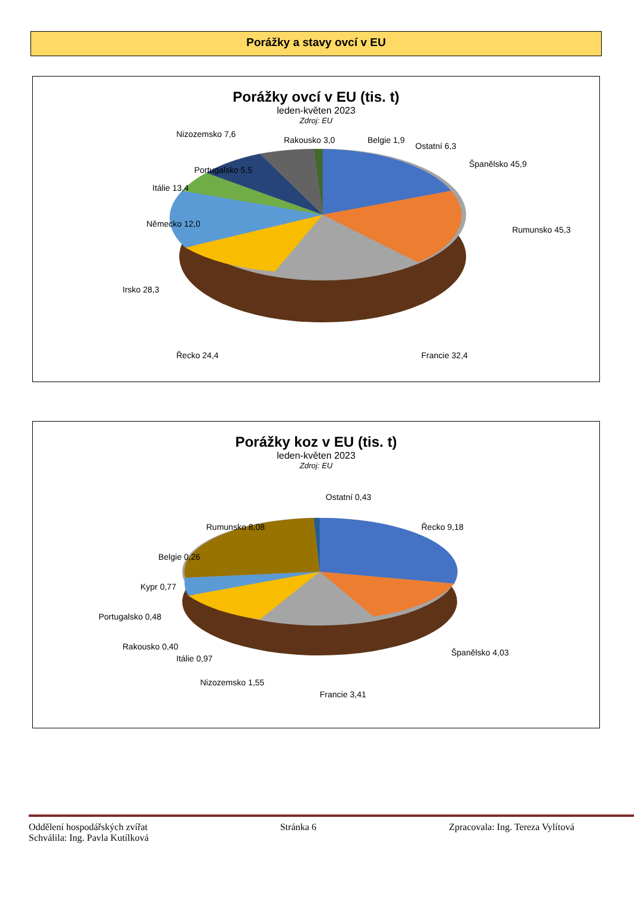Porážky a stavy ovcí v EU
Porážky ovcí v EU (tis. t)
leden-květen 2023
Zdroj: EU
Nizozemsko 7,6
Rakousko 3,0
Belgie 1,9
Ostatní 6,3
Španělsko 45,9
Portugalsko 5,5
Itálie 13,4
Německo 12,0
Rumunsko 45,3
Irsko 28,3
Řecko 24,4
Francie 32,4
Porážky koz v EU (tis. t)
leden-květen 2023
Zdroj: EU
Rumunsko 8,08
Ostatní 0,43
Řecko 9,18
Belgie 0,26
Kypr 0,77
Portugalsko 0,48
Rakousko 0,40
Itálie 0,97
Nizozemsko 1,55
Francie 3,41
Španělsko 4,03
Oddělení hospodářských zvířat Stránka 6 Zpracovala: Ing. Tereza Vylítová
Schválila: Ing. Pavla Kutílková